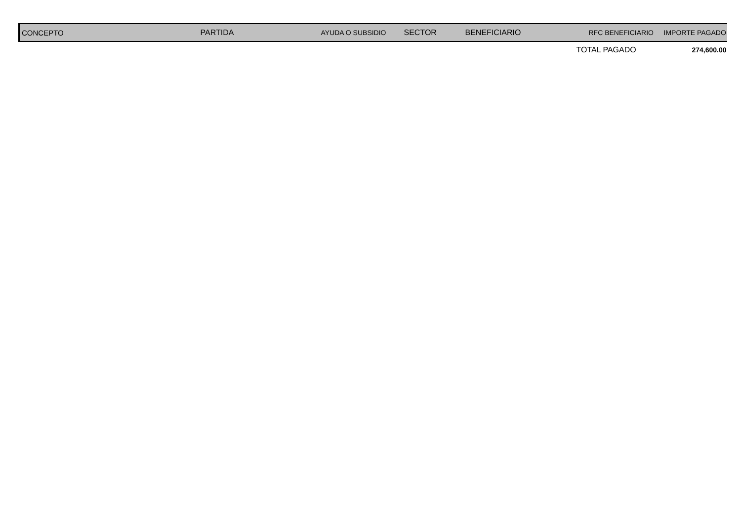| CONCEPTO | PARTIDA | AYUDA O SUBSIDIO | SECTOR | BENEFICIARIO | RFC BENEFICIARIO | IMPORTE PAGADO |
| --- | --- | --- | --- | --- | --- | --- |
| | | | | | TOTAL PAGADO | 274,600.00 |